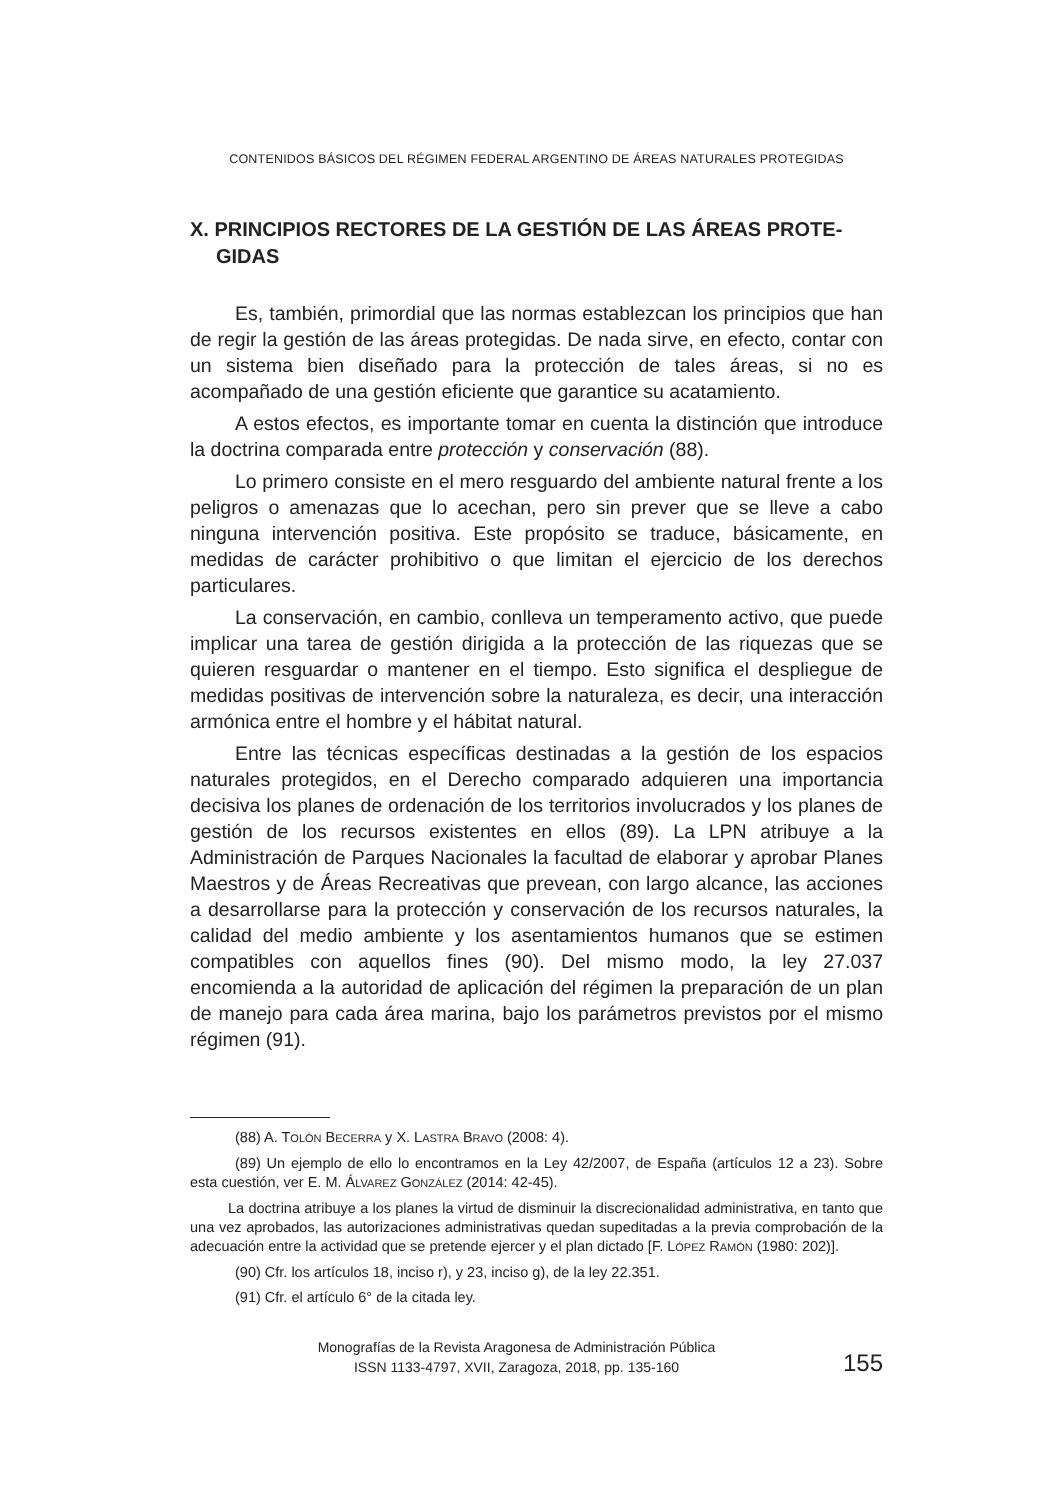CONTENIDOS BÁSICOS DEL RÉGIMEN FEDERAL ARGENTINO DE ÁREAS NATURALES PROTEGIDAS
X. PRINCIPIOS RECTORES DE LA GESTIÓN DE LAS ÁREAS PROTE-GIDAS
Es, también, primordial que las normas establezcan los principios que han de regir la gestión de las áreas protegidas. De nada sirve, en efecto, contar con un sistema bien diseñado para la protección de tales áreas, si no es acompañado de una gestión eficiente que garantice su acatamiento.
A estos efectos, es importante tomar en cuenta la distinción que introduce la doctrina comparada entre protección y conservación (88).
Lo primero consiste en el mero resguardo del ambiente natural frente a los peligros o amenazas que lo acechan, pero sin prever que se lleve a cabo ninguna intervención positiva. Este propósito se traduce, básicamente, en medidas de carácter prohibitivo o que limitan el ejercicio de los derechos particulares.
La conservación, en cambio, conlleva un temperamento activo, que puede implicar una tarea de gestión dirigida a la protección de las riquezas que se quieren resguardar o mantener en el tiempo. Esto significa el despliegue de medidas positivas de intervención sobre la naturaleza, es decir, una interacción armónica entre el hombre y el hábitat natural.
Entre las técnicas específicas destinadas a la gestión de los espacios naturales protegidos, en el Derecho comparado adquieren una importancia decisiva los planes de ordenación de los territorios involucrados y los planes de gestión de los recursos existentes en ellos (89). La LPN atribuye a la Administración de Parques Nacionales la facultad de elaborar y aprobar Planes Maestros y de Áreas Recreativas que prevean, con largo alcance, las acciones a desarrollarse para la protección y conservación de los recursos naturales, la calidad del medio ambiente y los asentamientos humanos que se estimen compatibles con aquellos fines (90). Del mismo modo, la ley 27.037 encomienda a la autoridad de aplicación del régimen la preparación de un plan de manejo para cada área marina, bajo los parámetros previstos por el mismo régimen (91).
(88) A. TOLÓN BECERRA y X. LASTRA BRAVO (2008: 4).
(89) Un ejemplo de ello lo encontramos en la Ley 42/2007, de España (artículos 12 a 23). Sobre esta cuestión, ver E. M. ÁLVAREZ GONZÁLEZ (2014: 42-45).
La doctrina atribuye a los planes la virtud de disminuir la discrecionalidad administrativa, en tanto que una vez aprobados, las autorizaciones administrativas quedan supeditadas a la previa comprobación de la adecuación entre la actividad que se pretende ejercer y el plan dictado [F. LÓPEZ RAMÓN (1980: 202)].
(90) Cfr. los artículos 18, inciso r), y 23, inciso g), de la ley 22.351.
(91) Cfr. el artículo 6° de la citada ley.
Monografías de la Revista Aragonesa de Administración Pública
ISSN 1133-4797, XVII, Zaragoza, 2018, pp. 135-160
155